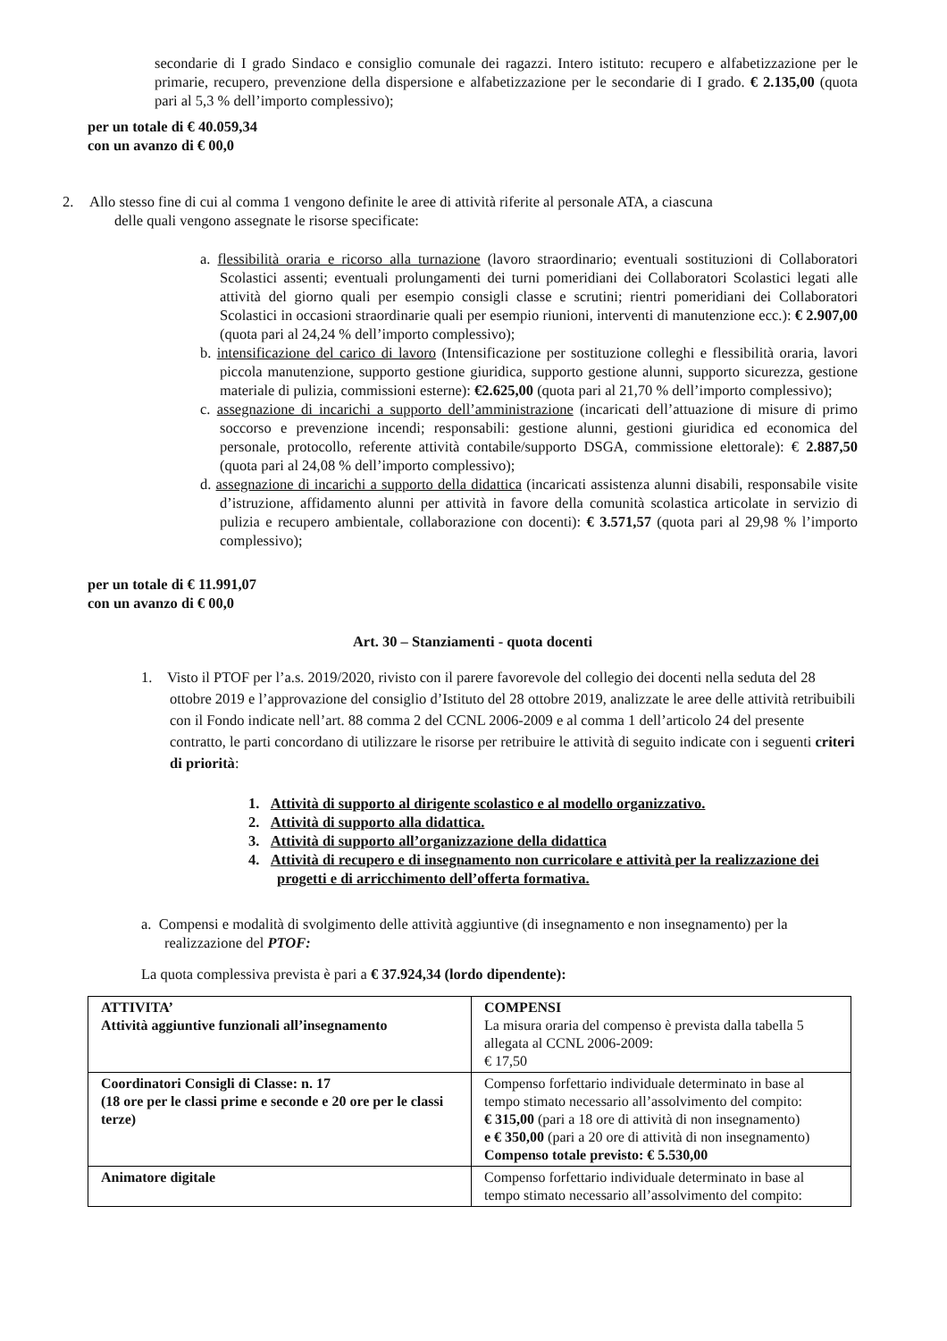secondarie di I grado Sindaco e consiglio comunale dei ragazzi. Intero istituto: recupero e alfabetizzazione per le primarie, recupero, prevenzione della dispersione e alfabetizzazione per le secondarie di I grado. € 2.135,00 (quota pari al 5,3 % dell’importo complessivo);
per un totale di € 40.059,34
con un avanzo di € 00,0
2. Allo stesso fine di cui al comma 1 vengono definite le aree di attività riferite al personale ATA, a ciascuna
delle quali vengono assegnate le risorse specificate:
a. flessibilità oraria e ricorso alla turnazione (lavoro straordinario; eventuali sostituzioni di Collaboratori Scolastici assenti; eventuali prolungamenti dei turni pomeridiani dei Collaboratori Scolastici legati alle attività del giorno quali per esempio consigli classe e scrutini; rientri pomeridiani dei Collaboratori Scolastici in occasioni straordinarie quali per esempio riunioni, interventi di manutenzione ecc.): € 2.907,00 (quota pari al 24,24 % dell’importo complessivo);
b. intensificazione del carico di lavoro (Intensificazione per sostituzione colleghi e flessibilità oraria, lavori piccola manutenzione, supporto gestione giuridica, supporto gestione alunni, supporto sicurezza, gestione materiale di pulizia, commissioni esterne): €2.625,00 (quota pari al 21,70 % dell’importo complessivo);
c. assegnazione di incarichi a supporto dell’amministrazione (incaricati dell’attuazione di misure di primo soccorso e prevenzione incendi; responsabili: gestione alunni, gestioni giuridica ed economica del personale, protocollo, referente attività contabile/supporto DSGA, commissione elettorale): € 2.887,50 (quota pari al 24,08 % dell’importo complessivo);
d. assegnazione di incarichi a supporto della didattica (incaricati assistenza alunni disabili, responsabile visite d’istruzione, affidamento alunni per attività in favore della comunità scolastica articolate in servizio di pulizia e recupero ambientale, collaborazione con docenti): € 3.571,57 (quota pari al 29,98 % l’importo complessivo);
per un totale di € 11.991,07
con un avanzo di € 00,0
Art. 30 – Stanziamenti - quota docenti
1. Visto il PTOF per l’a.s. 2019/2020, rivisto con il parere favorevole del collegio dei docenti nella seduta del 28 ottobre 2019 e l’approvazione del consiglio d’Istituto del 28 ottobre 2019, analizzate le aree delle attività retribuibili con il Fondo indicate nell’art. 88 comma 2 del CCNL 2006-2009 e al comma 1 dell’articolo 24 del presente contratto, le parti concordano di utilizzare le risorse per retribuire le attività di seguito indicate con i seguenti criteri di priorità:
1. Attività di supporto al dirigente scolastico e al modello organizzativo.
2. Attività di supporto alla didattica.
3. Attività di supporto all’organizzazione della didattica
4. Attività di recupero e di insegnamento non curricolare e attività per la realizzazione dei progetti e di arricchimento dell’offerta formativa.
a. Compensi e modalità di svolgimento delle attività aggiuntive (di insegnamento e non insegnamento) per la realizzazione del PTOF:
La quota complessiva prevista è pari a € 37.924,34 (lordo dipendente):
| ATTIVITA’ Attività aggiuntive funzionali all’insegnamento | COMPENSI La misura oraria del compenso è prevista dalla tabella 5 allegata al CCNL 2006-2009: € 17,50 |
| Coordinatori Consigli di Classe: n. 17 (18 ore per le classi prime e seconde e 20 ore per le classi terze) | Compenso forfettario individuale determinato in base al tempo stimato necessario all’assolvimento del compito: € 315,00 (pari a 18 ore di attività di non insegnamento) e € 350,00 (pari a 20 ore di attività di non insegnamento) Compenso totale previsto: € 5.530,00 |
| Animatore digitale | Compenso forfettario individuale determinato in base al tempo stimato necessario all’assolvimento del compito: |